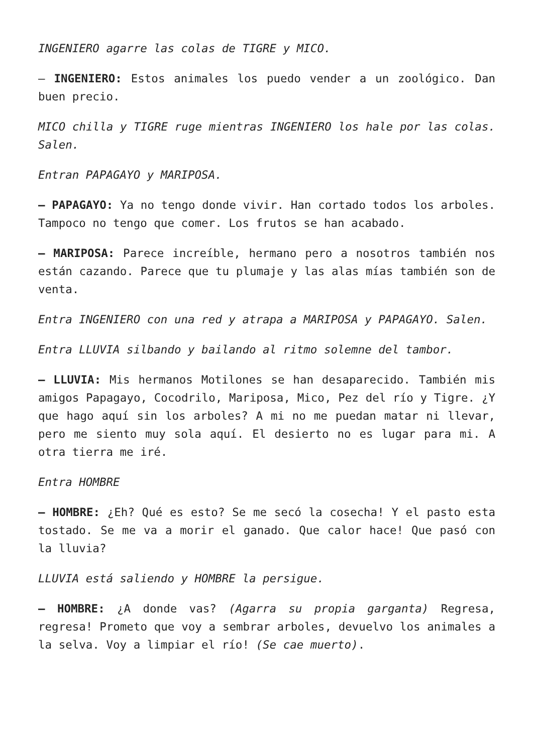INGENIERO agarre las colas de TIGRE y MICO.
– INGENIERO: Estos animales los puedo vender a un zoológico. Dan buen precio.
MICO chilla y TIGRE ruge mientras INGENIERO los hale por las colas. Salen.
Entran PAPAGAYO y MARIPOSA.
– PAPAGAYO: Ya no tengo donde vivir. Han cortado todos los arboles. Tampoco no tengo que comer. Los frutos se han acabado.
– MARIPOSA: Parece increíble, hermano pero a nosotros también nos están cazando. Parece que tu plumaje y las alas mías también son de venta.
Entra INGENIERO con una red y atrapa a MARIPOSA y PAPAGAYO. Salen.
Entra LLUVIA silbando y bailando al ritmo solemne del tambor.
– LLUVIA: Mis hermanos Motilones se han desaparecido. También mis amigos Papagayo, Cocodrilo, Mariposa, Mico, Pez del río y Tigre. ¿Y que hago aquí sin los arboles? A mi no me puedan matar ni llevar, pero me siento muy sola aquí. El desierto no es lugar para mi. A otra tierra me iré.
Entra HOMBRE
– HOMBRE: ¿Eh? Qué es esto? Se me secó la cosecha! Y el pasto esta tostado. Se me va a morir el ganado. Que calor hace! Que pasó con la lluvia?
LLUVIA está saliendo y HOMBRE la persigue.
– HOMBRE: ¿A donde vas? (Agarra su propia garganta) Regresa, regresa! Prometo que voy a sembrar arboles, devuelvo los animales a la selva. Voy a limpiar el río! (Se cae muerto).